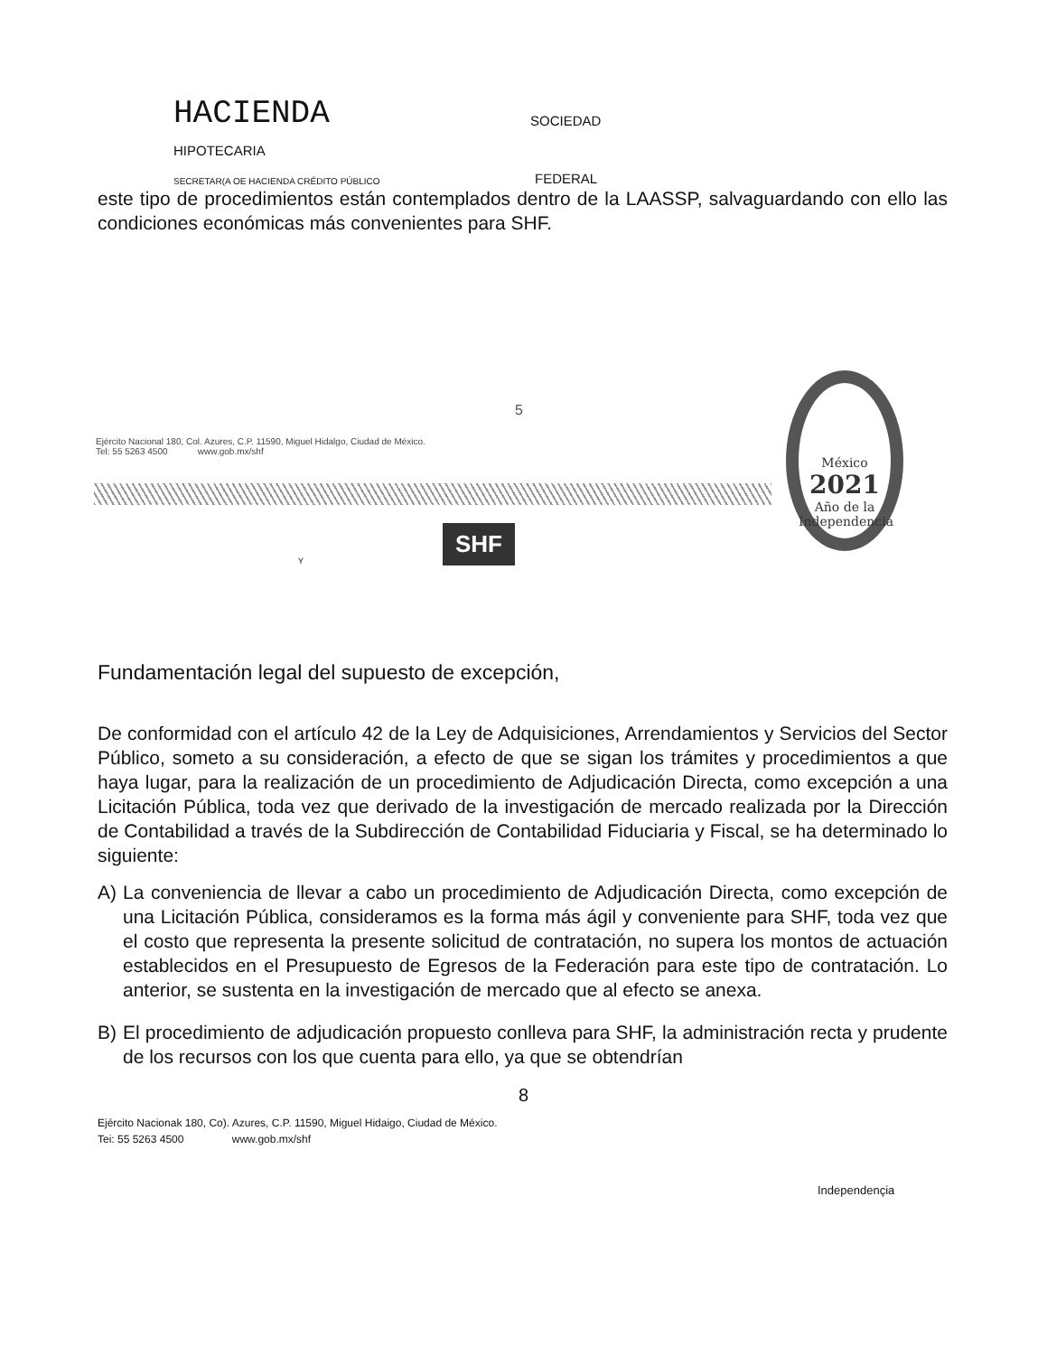HACIENDA
SOCIEDAD
HIPOTECARIA
SECRETAR(A OE HACIENDA CRÉDITO PÚBLICO
FEDERAL
este tipo de procedimientos están contemplados dentro de la LAASSP, salvaguardando con ello las condiciones económicas más convenientes para SHF.
5
Ejército Nacional 180, Col. Azures, C.P. 11590, Miguel Hidalgo, Ciudad de México.
Tel: 55 5263 4500 www.gob.mx/shf
México
2021
Año de la Independencia
Y SHF
Fundamentación legal del supuesto de excepción,
De conformidad con el artículo 42 de la Ley de Adquisiciones, Arrendamientos y Servicios del Sector Público, someto a su consideración, a efecto de que se sigan los trámites y procedimientos a que haya lugar, para la realización de un procedimiento de Adjudicación Directa, como excepción a una Licitación Pública, toda vez que derivado de la investigación de mercado realizada por la Dirección de Contabilidad a través de la Subdirección de Contabilidad Fiduciaria y Fiscal, se ha determinado lo siguiente:
A) La conveniencia de llevar a cabo un procedimiento de Adjudicación Directa, como excepción de una Licitación Pública, consideramos es la forma más ágil y conveniente para SHF, toda vez que el costo que representa la presente solicitud de contratación, no supera los montos de actuación establecidos en el Presupuesto de Egresos de la Federación para este tipo de contratación. Lo anterior, se sustenta en la investigación de mercado que al efecto se anexa.
B) El procedimiento de adjudicación propuesto conlleva para SHF, la administración recta y prudente de los recursos con los que cuenta para ello, ya que se obtendrían
8
Ejército Nacionak 180, Co). Azures, C.P. 11590, Miguel Hidaigo, Ciudad de México.
Tei: 55 5263 4500 www.gob.mx/shf
Independençia